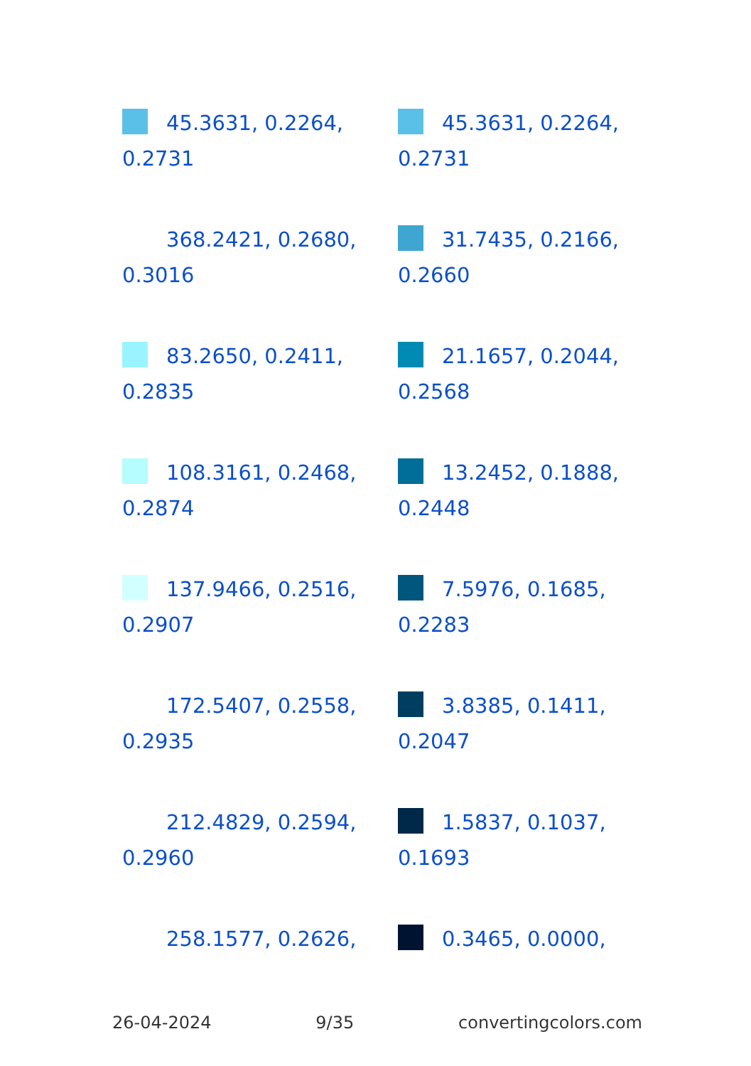45.3631, 0.2264,
0.2731
45.3631, 0.2264,
0.2731
368.2421, 0.2680,
0.3016
31.7435, 0.2166,
0.2660
83.2650, 0.2411,
0.2835
21.1657, 0.2044,
0.2568
108.3161, 0.2468,
0.2874
13.2452, 0.1888,
0.2448
137.9466, 0.2516,
0.2907
7.5976, 0.1685,
0.2283
172.5407, 0.2558,
0.2935
3.8385, 0.1411,
0.2047
212.4829, 0.2594,
0.2960
1.5837, 0.1037,
0.1693
258.1577, 0.2626,
0.3465, 0.0000,
26-04-2024 9/35 convertingcolors.com